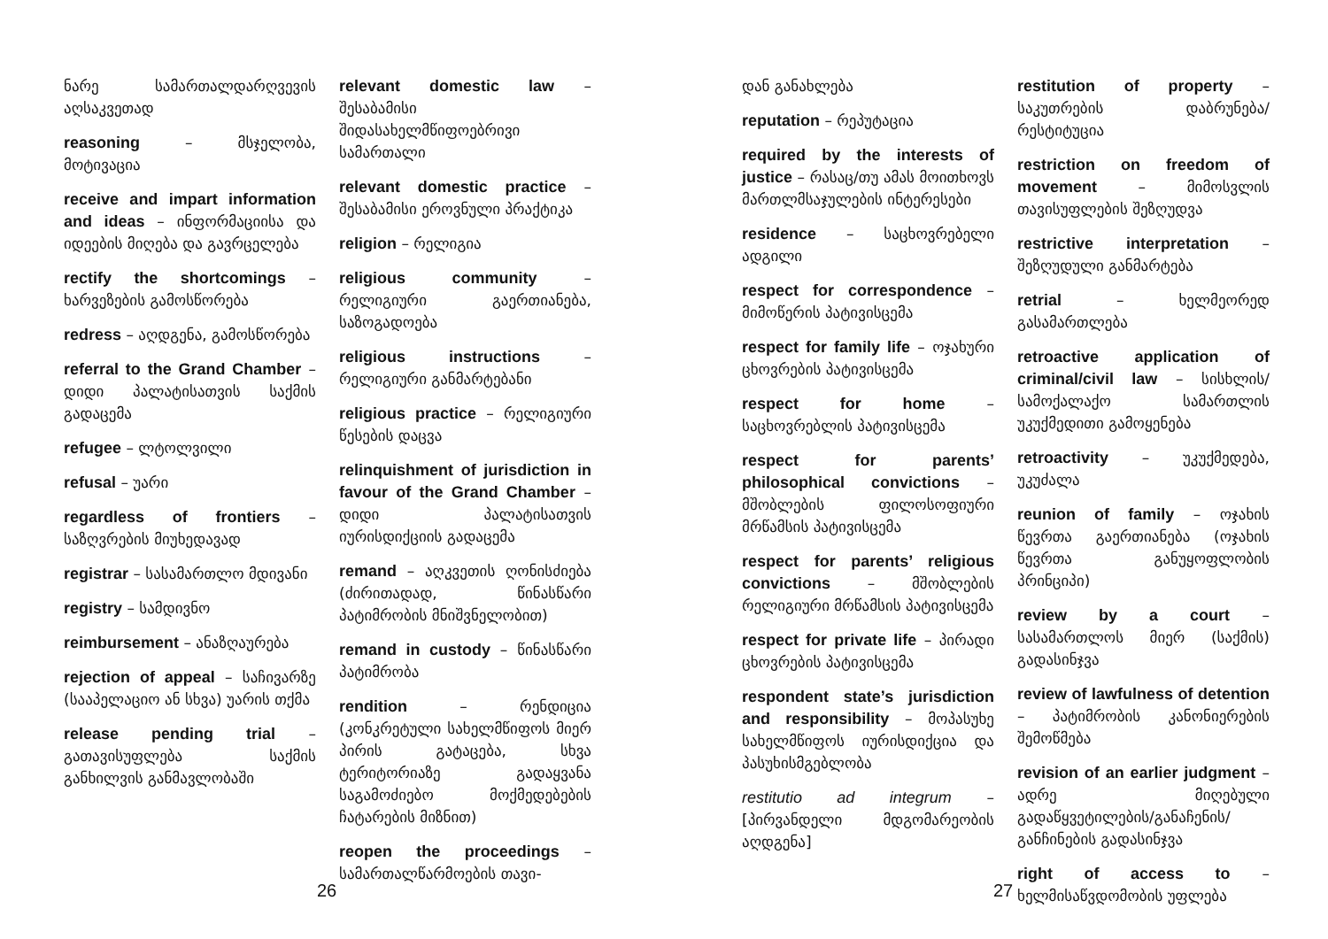ნარე სამართალდარღვევის აღსაკვეთად
reasoning – მსჯელობა, მოტივაცია
receive and impart information and ideas – ინფორმაციისა და იდეების მიღება და გავრცელება
rectify the shortcomings – ხარვეზების გამოსწორება
redress – აღდგენა, გამოსწორება
referral to the Grand Chamber – დიდი პალატისათვის საქმის გადაცემა
refugee – ლტოლვილი
refusal – უარი
regardless of frontiers – საზღვრების მიუხედავად
registrar – სასამართლო მდივანი
registry – სამდივნო
reimbursement – ანაზღაურება
rejection of appeal – საჩივარზე (სააპელაციო ან სხვა) უარის თქმა
release pending trial – გათავისუფლება საქმის განხილვის განმავლობაში
relevant domestic law – შესაბამისი შიდასახელმწიფოებრივი სამართალი
relevant domestic practice – შესაბამისი ეროვნული პრაქტიკა
religion – რელიგია
religious community – რელიგიური გაერთიანება, საზოგადოება
religious instructions – რელიგიური განმარტებანი
religious practice – რელიგიური წესების დაცვა
relinquishment of jurisdiction in favour of the Grand Chamber – დიდი პალატისათვის იურისდიქციის გადაცემა
remand – აღკვეთის ღონისძიება (ძირითადად, წინასწარი პატიმრობის მნიშვნელობით)
remand in custody – წინასწარი პატიმრობა
rendition – რენდიცია (კონკრეტული სახელმწიფოს მიერ პირის გატაცება, სხვა ტერიტორიაზე გადაყვანა საგამოძიებო მოქმედებების ჩატარების მიზნით)
reopen the proceedings – სამართალწარმოების თავი-
26
დან განახლება
reputation – რეპუტაცია
required by the interests of justice – რასაც/თუ ამას მოითხოვს მართლმსაჯულების ინტერესები
residence – საცხოვრებელი ადგილი
respect for correspondence – მიმოწერის პატივისცემა
respect for family life – ოჯახური ცხოვრების პატივისცემა
respect for home – საცხოვრებლის პატივისცემა
respect for parents’ philosophical convictions – მშობლების ფილოსოფიური მრწამსის პატივისცემა
respect for parents’ religious convictions – მშობლების რელიგიური მრწამსის პატივისცემა
respect for private life – პირადი ცხოვრების პატივისცემა
respondent state’s jurisdiction and responsibility – მოპასუხე სახელმწიფოს იურისდიქცია და პასუხისმგებლობა
restitutio ad integrum – [პირვანდელი მდგომარეობის აღდგენა]
restitution of property – საკუთრების დაბრუნება/რესტიტუცია
restriction on freedom of movement – მიმოსვლის თავისუფლების შეზღუდვა
restrictive interpretation – შეზღუდული განმარტება
retrial – ხელმეორედ გასამართლება
retroactive application of criminal/civil law – სისხლის/სამოქალაქო სამართლის უკუქმედითი გამოყენება
retroactivity – უკუქმედება, უკუძალა
reunion of family – ოჯახის წევრთა გაერთიანება (ოჯახის წევრთა განუყოფლობის პრინციპი)
review by a court – სასამართლოს მიერ (საქმის) გადასინჯვა
review of lawfulness of detention – პატიმრობის კანონიერების შემოწმება
revision of an earlier judgment – ადრე მიღებული გადაწყვეტილების/განაჩენის/განჩინების გადასინჯვა
right of access to – ხელმისაწვდომობის უფლება
27